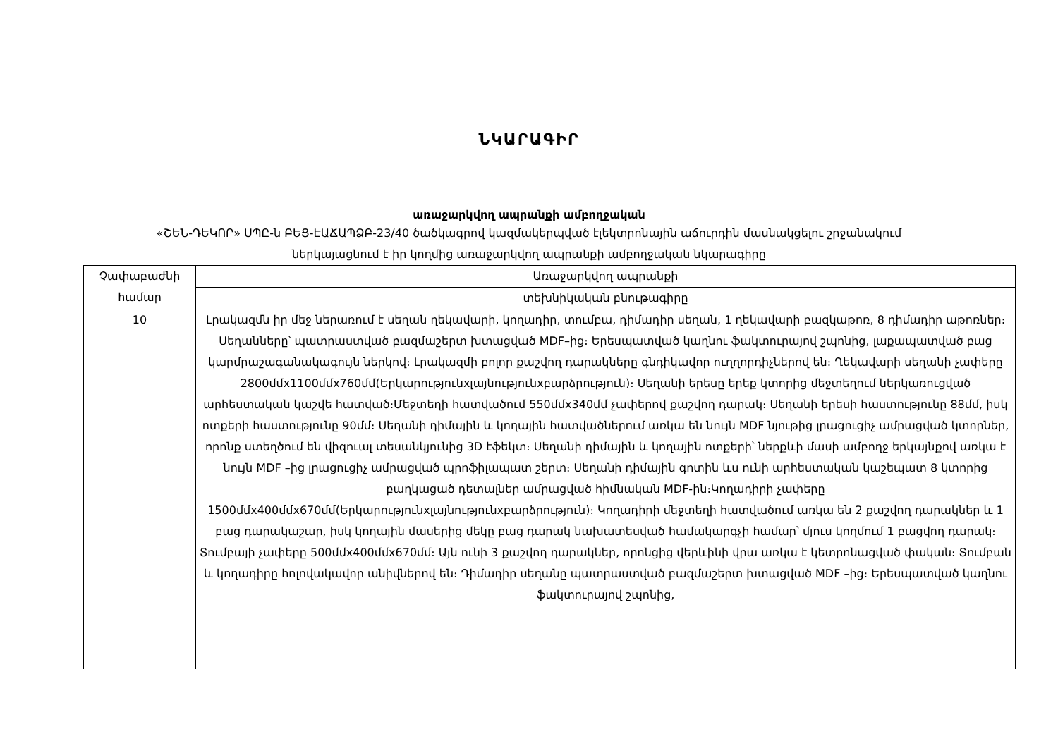ՆԿԱՐԱԳԻՐ
առաջարկվող ապրանքի ամբողջական
«ՇԵՆ-ԴԵԿՈՐ» ՍՊԸ-ն ԲԵՑ-ԷԱՃԱՊՁԲ-23/40 ծածկագրով կազմակերպված էլեկտրոնային աճուրդին մասնակցելու շրջանակում
ներկայացնում է իր կողմից առաջարկվող ապրանքի ամբողջական նկարագիրը
| Չափաբաժնի համար | Առաջարկվող ապրանքի |
| | տեխնիկական բնութագիրը |
| 10 | Լրակազմն իր մեջ ներառում է սեղան ղեկավարի, կողադիր, տումբա, դիմադիր սեղան, 1 ղեկավարի բազկաթոռ, 8 դիմադիր աթոռներ։ Սեղանները՝ պատրաստված բազմաշերտ խտացված MDF–ից։ Երեսպատված կաղնու ֆակտուրայով շպոնից, լաքապատված բաց կարմրաշագանակագույն ներկով։ Լրակազմի բոլոր քաշվող դարակները գնդիկավոր ուղղորդիչներով են։ Ղեկավարի սեղանի չափերը 2800մմx1100մմx760մմ(Երկարությունxլայնությունxբարձրություն)։ Սեղանի երեսը երեք կտորից մեջտեղում ներկառուցված արհեստական կաշվե հատված։Մեջտեղի հատվածում 550մմx340մմ չափերով քաշվող դարակ։ Սեղանի երեսի հաստությունը 88մմ, իսկ ոտքերի հաստությունը 90մմ։ Սեղանի դիմային և կողային հատվածներում առկա են նույն MDF նյութից լրացուցիչ ամրացված կտորներ, որոնք ստեղծում են վիզուալ տեսանկյունից 3D էֆեկտ։ Սեղանի դիմային և կողային ոտքերի՝ ներքևի մասի ամբողջ երկայնքով առկա է նույն MDF –ից լրացուցիչ ամրացված պրոֆիլապատ շերտ։ Սեղանի դիմային գոտին ևս ունի արհեստական կաշեպատ 8 կտորից բաղկացած դետալներ ամրացված հիմնական MDF-ին։Կողադիրի չափերը 1500մմx400մմx670մմ(Երկարությունxլայնությունxբարձրություն)։ Կողադիրի մեջտեղի հատվածում առկա են 2 քաշվող դարակներ և 1 բաց դարակաշար, իսկ կողային մասերից մեկը բաց դարակ նախատեսված համակարգչի համար՝ մյուս կողմում 1 բացվող դարակ։ Տումբայի չափերը 500մմx400մմx670մմ։ Այն ունի 3 քաշվող դարակներ, որոնցից վերևինի վրա առկա է կետրոնացված փական։ Տումբան և կողադիրը հոլովակավոր անիվներով են։ Դիմադիր սեղանը պատրաստված բազմաշերտ խտացված MDF –ից։ Երեսպատված կաղնու ֆակտուրայով շպոնից, |